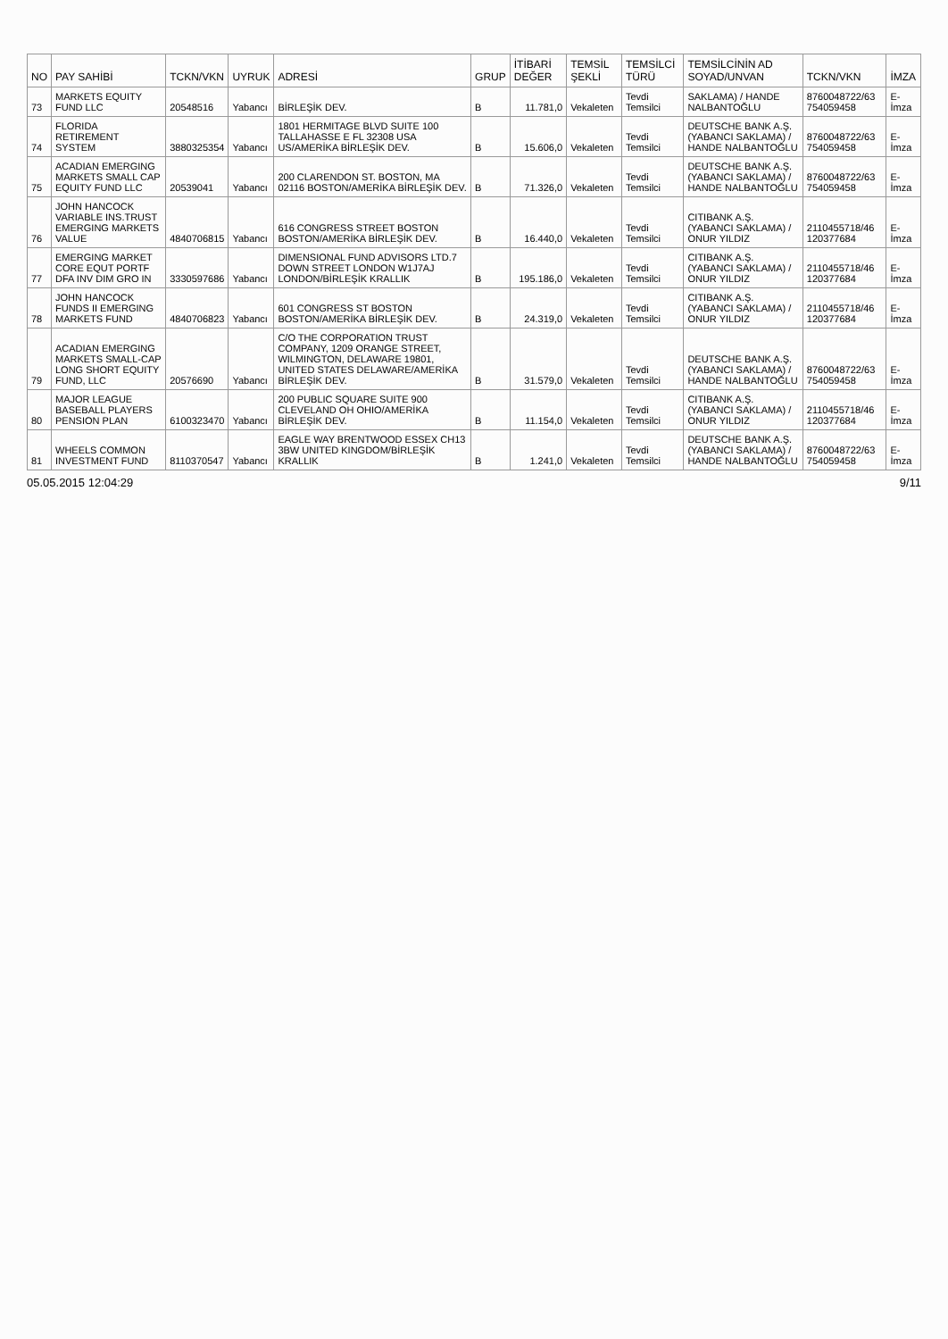| NO | PAY SAHİBİ | TCKN/VKN | UYRUK | ADRESİ | GRUP | İTİBARİ DEĞER | TEMSİL ŞEKLİ | TEMSİLCİ TÜRÜ | TEMSİLCİNİN AD SOYAD/UNVAN | TCKN/VKN | İMZA |
| --- | --- | --- | --- | --- | --- | --- | --- | --- | --- | --- | --- |
| 73 | MARKETS EQUITY FUND LLC | 20548516 | Yabancı | BİRLEŞİK DEV. | B | 11.781,0 | Vekaleten | Tevdi Temsilci | SAKLAMA) / HANDE NALBANTOĞLU | 8760048722/63 754059458 | E-İmza |
| 74 | FLORIDA RETIREMENT SYSTEM | 3880325354 | Yabancı | 1801 HERMITAGE BLVD SUITE 100 TALLAHASSE E FL 32308 USA US/AMERİKA BİRLEŞİK DEV. | B | 15.606,0 | Vekaleten | Tevdi Temsilci | DEUTSCHE BANK A.Ş. (YABANCI SAKLAMA) / HANDE NALBANTOĞLU | 8760048722/63 754059458 | E-İmza |
| 75 | ACADIAN EMERGING MARKETS SMALL CAP EQUITY FUND LLC | 20539041 | Yabancı | 200 CLARENDON ST. BOSTON, MA 02116 BOSTON/AMERİKA BİRLEŞİK DEV. | B | 71.326,0 | Vekaleten | Tevdi Temsilci | DEUTSCHE BANK A.Ş. (YABANCI SAKLAMA) / HANDE NALBANTOĞLU | 8760048722/63 754059458 | E-İmza |
| 76 | JOHN HANCOCK VARIABLE INS.TRUST EMERGING MARKETS VALUE | 4840706815 | Yabancı | 616 CONGRESS STREET BOSTON BOSTON/AMERİKA BİRLEŞİK DEV. | B | 16.440,0 | Vekaleten | Tevdi Temsilci | CITIBANK A.Ş. (YABANCI SAKLAMA) / ONUR YILDIZ | 2110455718/46 120377684 | E-İmza |
| 77 | EMERGING MARKET CORE EQUT PORTF DFA INV DIM GRO IN | 3330597686 | Yabancı | DIMENSIONAL FUND ADVISORS LTD.7 DOWN STREET LONDON W1J7AJ LONDON/BİRLEŞİK KRALLIK | B | 195.186,0 | Vekaleten | Tevdi Temsilci | CITIBANK A.Ş. (YABANCI SAKLAMA) / ONUR YILDIZ | 2110455718/46 120377684 | E-İmza |
| 78 | JOHN HANCOCK FUNDS II EMERGING MARKETS FUND | 4840706823 | Yabancı | 601 CONGRESS ST BOSTON BOSTON/AMERİKA BİRLEŞİK DEV. | B | 24.319,0 | Vekaleten | Tevdi Temsilci | CITIBANK A.Ş. (YABANCI SAKLAMA) / ONUR YILDIZ | 2110455718/46 120377684 | E-İmza |
| 79 | ACADIAN EMERGING MARKETS SMALL-CAP LONG SHORT EQUITY FUND, LLC | 20576690 | Yabancı | C/O THE CORPORATION TRUST COMPANY, 1209 ORANGE STREET, WILMINGTON, DELAWARE 19801, UNITED STATES DELAWARE/AMERİKA BİRLEŞİK DEV. | B | 31.579,0 | Vekaleten | Tevdi Temsilci | DEUTSCHE BANK A.Ş. (YABANCI SAKLAMA) / HANDE NALBANTOĞLU | 8760048722/63 754059458 | E-İmza |
| 80 | MAJOR LEAGUE BASEBALL PLAYERS PENSION PLAN | 6100323470 | Yabancı | 200 PUBLIC SQUARE SUITE 900 CLEVELAND OH OHIO/AMERİKA BİRLEŞİK DEV. | B | 11.154,0 | Vekaleten | Tevdi Temsilci | CITIBANK A.Ş. (YABANCI SAKLAMA) / ONUR YILDIZ | 2110455718/46 120377684 | E-İmza |
| 81 | WHEELS COMMON INVESTMENT FUND | 8110370547 | Yabancı | EAGLE WAY BRENTWOOD ESSEX CH13 3BW UNITED KINGDOM/BİRLEŞİK KRALLIK | B | 1.241,0 | Vekaleten | Tevdi Temsilci | DEUTSCHE BANK A.Ş. (YABANCI SAKLAMA) / HANDE NALBANTOĞLU | 8760048722/63 754059458 | E-İmza |
05.05.2015 12:04:29 9/11